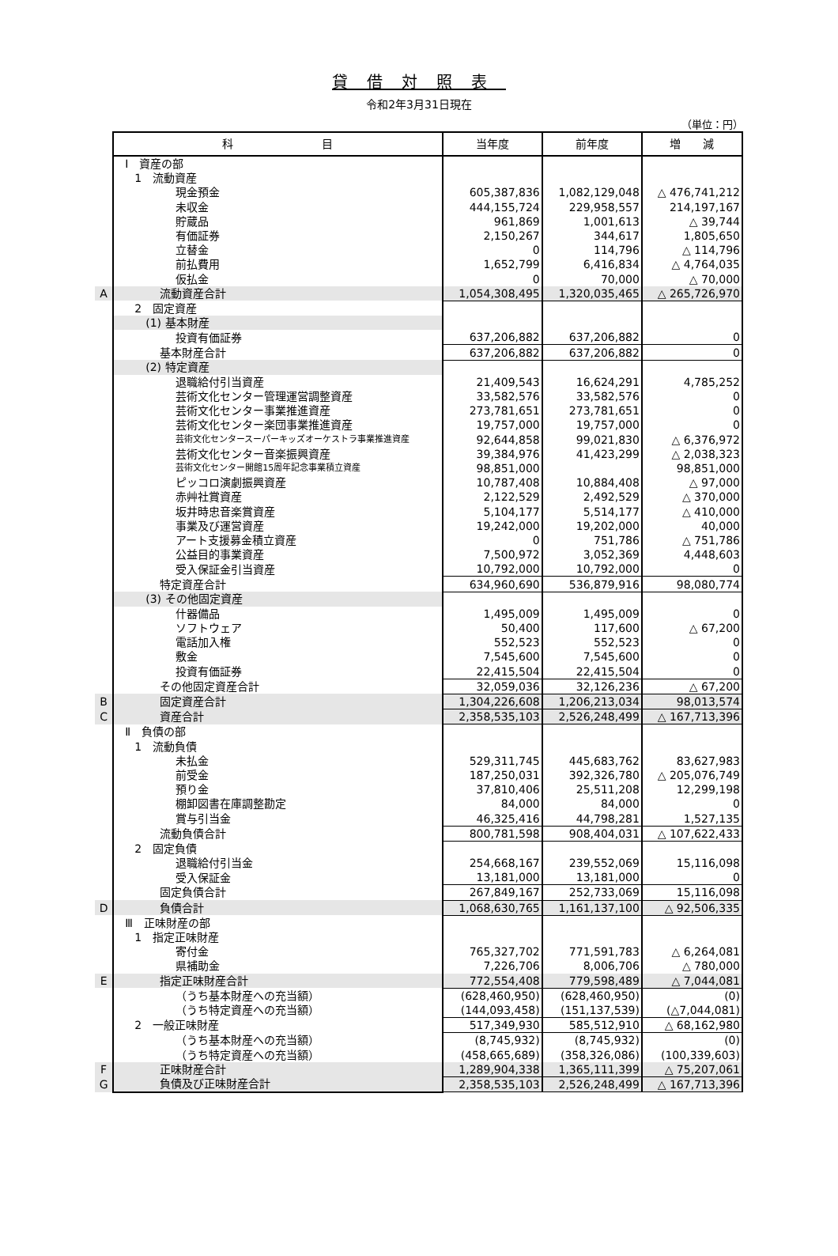貸借対照表
令和2年3月31日現在
（単位：円）
| | 科 目 | 当年度 | 前年度 | 増 減 |
| | Ⅰ 資産の部 | | | |
| | 1 流動資産 | | | |
| | 現金預金 | 605,387,836 | 1,082,129,048 | △ 476,741,212 |
| | 未収金 | 444,155,724 | 229,958,557 | 214,197,167 |
| | 貯蔵品 | 961,869 | 1,001,613 | △ 39,744 |
| | 有価証券 | 2,150,267 | 344,617 | 1,805,650 |
| | 立替金 | 0 | 114,796 | △ 114,796 |
| | 前払費用 | 1,652,799 | 6,416,834 | △ 4,764,035 |
| | 仮払金 | 0 | 70,000 | △ 70,000 |
| A | 流動資産合計 | 1,054,308,495 | 1,320,035,465 | △ 265,726,970 |
| | 2 固定資産 | | | |
| | (1) 基本財産 | | | |
| | 投資有価証券 | 637,206,882 | 637,206,882 | 0 |
| | 基本財産合計 | 637,206,882 | 637,206,882 | 0 |
| | (2) 特定資産 | | | |
| | 退職給付引当資産 | 21,409,543 | 16,624,291 | 4,785,252 |
| | 芸術文化センター管理運営調整資産 | 33,582,576 | 33,582,576 | 0 |
| | 芸術文化センター事業推進資産 | 273,781,651 | 273,781,651 | 0 |
| | 芸術文化センター楽団事業推進資産 | 19,757,000 | 19,757,000 | 0 |
| | 芸術文化センタースーパーキッズオーケストラ事業推進資産 | 92,644,858 | 99,021,830 | △ 6,376,972 |
| | 芸術文化センター音楽振興資産 | 39,384,976 | 41,423,299 | △ 2,038,323 |
| | 芸術文化センター開館15周年記念事業積立資産 | 98,851,000 | | 98,851,000 |
| | ピッコロ演劇振興資産 | 10,787,408 | 10,884,408 | △ 97,000 |
| | 赤艸社賞資産 | 2,122,529 | 2,492,529 | △ 370,000 |
| | 坂井時忠音楽賞資産 | 5,104,177 | 5,514,177 | △ 410,000 |
| | 事業及び運営資産 | 19,242,000 | 19,202,000 | 40,000 |
| | アート支援募金積立資産 | 0 | 751,786 | △ 751,786 |
| | 公益目的事業資産 | 7,500,972 | 3,052,369 | 4,448,603 |
| | 受入保証金引当資産 | 10,792,000 | 10,792,000 | 0 |
| | 特定資産合計 | 634,960,690 | 536,879,916 | 98,080,774 |
| | (3) その他固定資産 | | | |
| | 什器備品 | 1,495,009 | 1,495,009 | 0 |
| | ソフトウェア | 50,400 | 117,600 | △ 67,200 |
| | 電話加入権 | 552,523 | 552,523 | 0 |
| | 敷金 | 7,545,600 | 7,545,600 | 0 |
| | 投資有価証券 | 22,415,504 | 22,415,504 | 0 |
| | その他固定資産合計 | 32,059,036 | 32,126,236 | △ 67,200 |
| B | 固定資産合計 | 1,304,226,608 | 1,206,213,034 | 98,013,574 |
| C | 資産合計 | 2,358,535,103 | 2,526,248,499 | △ 167,713,396 |
| | Ⅱ 負債の部 | | | |
| | 1 流動負債 | | | |
| | 未払金 | 529,311,745 | 445,683,762 | 83,627,983 |
| | 前受金 | 187,250,031 | 392,326,780 | △ 205,076,749 |
| | 預り金 | 37,810,406 | 25,511,208 | 12,299,198 |
| | 棚卸図書在庫調整勘定 | 84,000 | 84,000 | 0 |
| | 賞与引当金 | 46,325,416 | 44,798,281 | 1,527,135 |
| | 流動負債合計 | 800,781,598 | 908,404,031 | △ 107,622,433 |
| | 2 固定負債 | | | |
| | 退職給付引当金 | 254,668,167 | 239,552,069 | 15,116,098 |
| | 受入保証金 | 13,181,000 | 13,181,000 | 0 |
| | 固定負債合計 | 267,849,167 | 252,733,069 | 15,116,098 |
| D | 負債合計 | 1,068,630,765 | 1,161,137,100 | △ 92,506,335 |
| | Ⅲ 正味財産の部 | | | |
| | 1 指定正味財産 | | | |
| | 寄付金 | 765,327,702 | 771,591,783 | △ 6,264,081 |
| | 県補助金 | 7,226,706 | 8,006,706 | △ 780,000 |
| E | 指定正味財産合計 | 772,554,408 | 779,598,489 | △ 7,044,081 |
| | （うち基本財産への充当額） | (628,460,950) | (628,460,950) | (0) |
| | （うち特定資産への充当額） | (144,093,458) | (151,137,539) | (△7,044,081) |
| | 2 一般正味財産 | 517,349,930 | 585,512,910 | △ 68,162,980 |
| | （うち基本財産への充当額） | (8,745,932) | (8,745,932) | (0) |
| | （うち特定資産への充当額） | (458,665,689) | (358,326,086) | (100,339,603) |
| F | 正味財産合計 | 1,289,904,338 | 1,365,111,399 | △ 75,207,061 |
| G | 負債及び正味財産合計 | 2,358,535,103 | 2,526,248,499 | △ 167,713,396 |